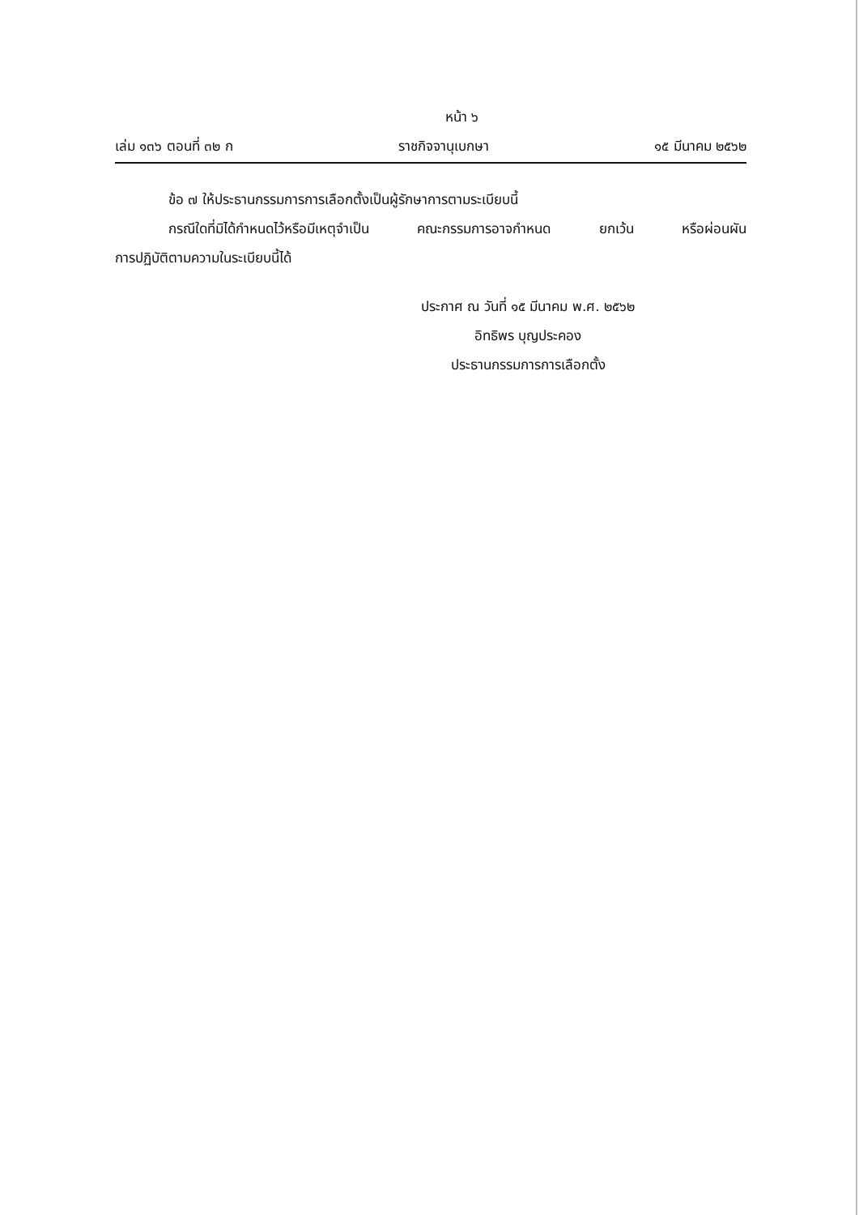หน้า ๖
เล่ม ๑๓๖ ตอนที่ ๓๒ ก ราชกิจจานุเบกษา ๑๕ มีนาคม ๒๕๖๒
ข้อ ๗ ให้ประธานกรรมการการเลือกตั้งเป็นผู้รักษาการตามระเบียบนี้
กรณีใดที่มิได้กำหนดไว้หรือมีเหตุจำเป็น คณะกรรมการอาจกำหนด ยกเว้น หรือผ่อนผัน
การปฏิบัติตามความในระเบียบนี้ได้
ประกาศ ณ วันที่ ๑๕ มีนาคม พ.ศ. ๒๕๖๒
อิทธิพร บุญประคอง
ประธานกรรมการการเลือกตั้ง